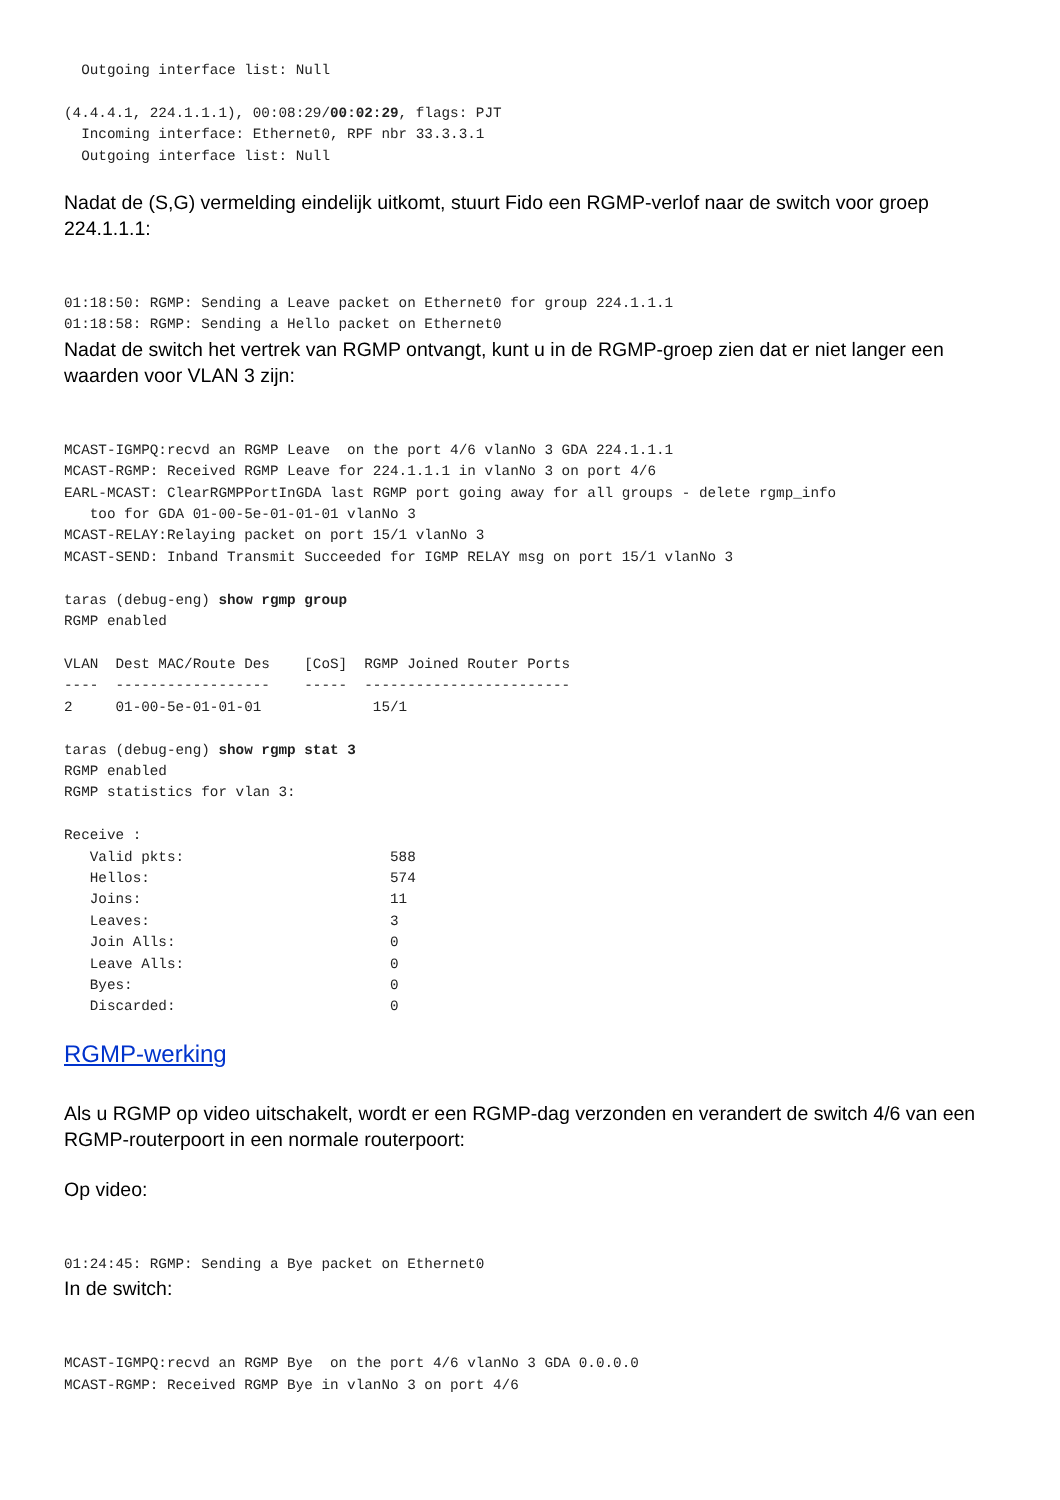Outgoing interface list: Null

(4.4.4.1, 224.1.1.1), 00:08:29/00:02:29, flags: PJT
  Incoming interface: Ethernet0, RPF nbr 33.3.3.1
  Outgoing interface list: Null
Nadat de (S,G) vermelding eindelijk uitkomt, stuurt Fido een RGMP-verlof naar de switch voor groep 224.1.1.1:
01:18:50: RGMP: Sending a Leave packet on Ethernet0 for group 224.1.1.1
01:18:58: RGMP: Sending a Hello packet on Ethernet0
Nadat de switch het vertrek van RGMP ontvangt, kunt u in de RGMP-groep zien dat er niet langer een waarden voor VLAN 3 zijn:
MCAST-IGMPQ:recvd an RGMP Leave  on the port 4/6 vlanNo 3 GDA 224.1.1.1
MCAST-RGMP: Received RGMP Leave for 224.1.1.1 in vlanNo 3 on port 4/6
EARL-MCAST: ClearRGMPPortInGDA last RGMP port going away for all groups - delete rgmp_info
   too for GDA 01-00-5e-01-01-01 vlanNo 3
MCAST-RELAY:Relaying packet on port 15/1 vlanNo 3
MCAST-SEND: Inband Transmit Succeeded for IGMP RELAY msg on port 15/1 vlanNo 3

taras (debug-eng) show rgmp group
RGMP enabled

VLAN  Dest MAC/Route Des    [CoS]  RGMP Joined Router Ports
----  ------------------    -----  ------------------------
2     01-00-5e-01-01-01             15/1

taras (debug-eng) show rgmp stat 3
RGMP enabled
RGMP statistics for vlan 3:

Receive :
   Valid pkts:                        588
   Hellos:                            574
   Joins:                             11
   Leaves:                            3
   Join Alls:                         0
   Leave Alls:                        0
   Byes:                              0
   Discarded:                         0
RGMP-werking
Als u RGMP op video uitschakelt, wordt er een RGMP-dag verzonden en verandert de switch 4/6 van een RGMP-routerpoort in een normale routerpoort:
Op video:
01:24:45: RGMP: Sending a Bye packet on Ethernet0
In de switch:
MCAST-IGMPQ:recvd an RGMP Bye  on the port 4/6 vlanNo 3 GDA 0.0.0.0
MCAST-RGMP: Received RGMP Bye in vlanNo 3 on port 4/6